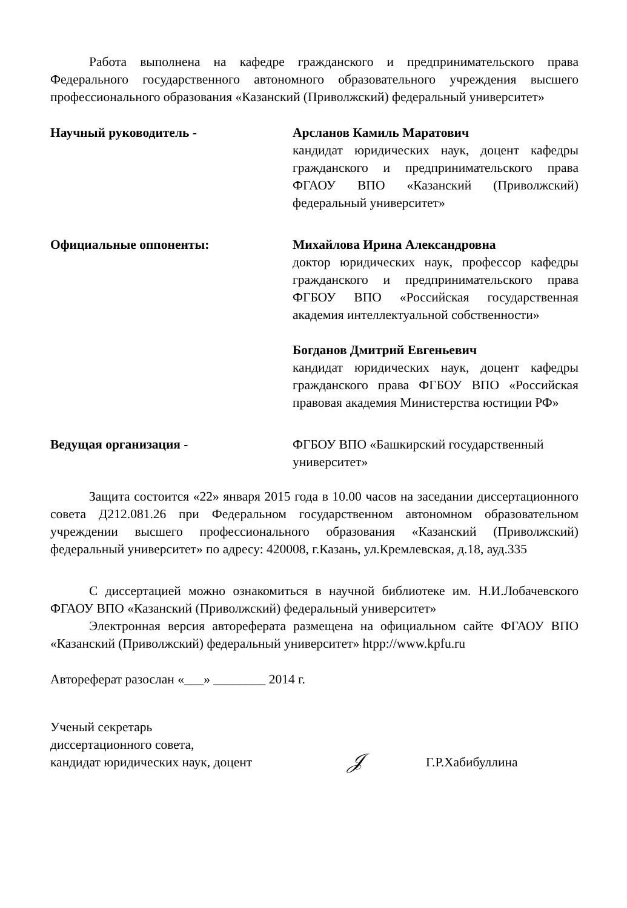Работа выполнена на кафедре гражданского и предпринимательского права Федерального государственного автономного образовательного учреждения высшего профессионального образования «Казанский (Приволжский) федеральный университет»
Научный руководитель - Арсланов Камиль Маратович
кандидат юридических наук, доцент кафедры гражданского и предпринимательского права ФГАОУ ВПО «Казанский (Приволжский) федеральный университет»
Официальные оппоненты: Михайлова Ирина Александровна
доктор юридических наук, профессор кафедры гражданского и предпринимательского права ФГБОУ ВПО «Российская государственная академия интеллектуальной собственности»
Богданов Дмитрий Евгеньевич
кандидат юридических наук, доцент кафедры гражданского права ФГБОУ ВПО «Российская правовая академия Министерства юстиции РФ»
Ведущая организация - ФГБОУ ВПО «Башкирский государственный университет»
Защита состоится «22» января 2015 года в 10.00 часов на заседании диссертационного совета Д212.081.26 при Федеральном государственном автономном образовательном учреждении высшего профессионального образования «Казанский (Приволжский) федеральный университет» по адресу: 420008, г.Казань, ул.Кремлевская, д.18, ауд.335
С диссертацией можно ознакомиться в научной библиотеке им. Н.И.Лобачевского ФГАОУ ВПО «Казанский (Приволжский) федеральный университет»
Электронная версия автореферата размещена на официальном сайте ФГАОУ ВПО «Казанский (Приволжский) федеральный университет» htpp://www.kpfu.ru
Автореферат разослан «___» ________ 2014 г.
Ученый секретарь
диссертационного совета,
кандидат юридических наук, доцент
𝒥
Г.Р.Хабибуллина